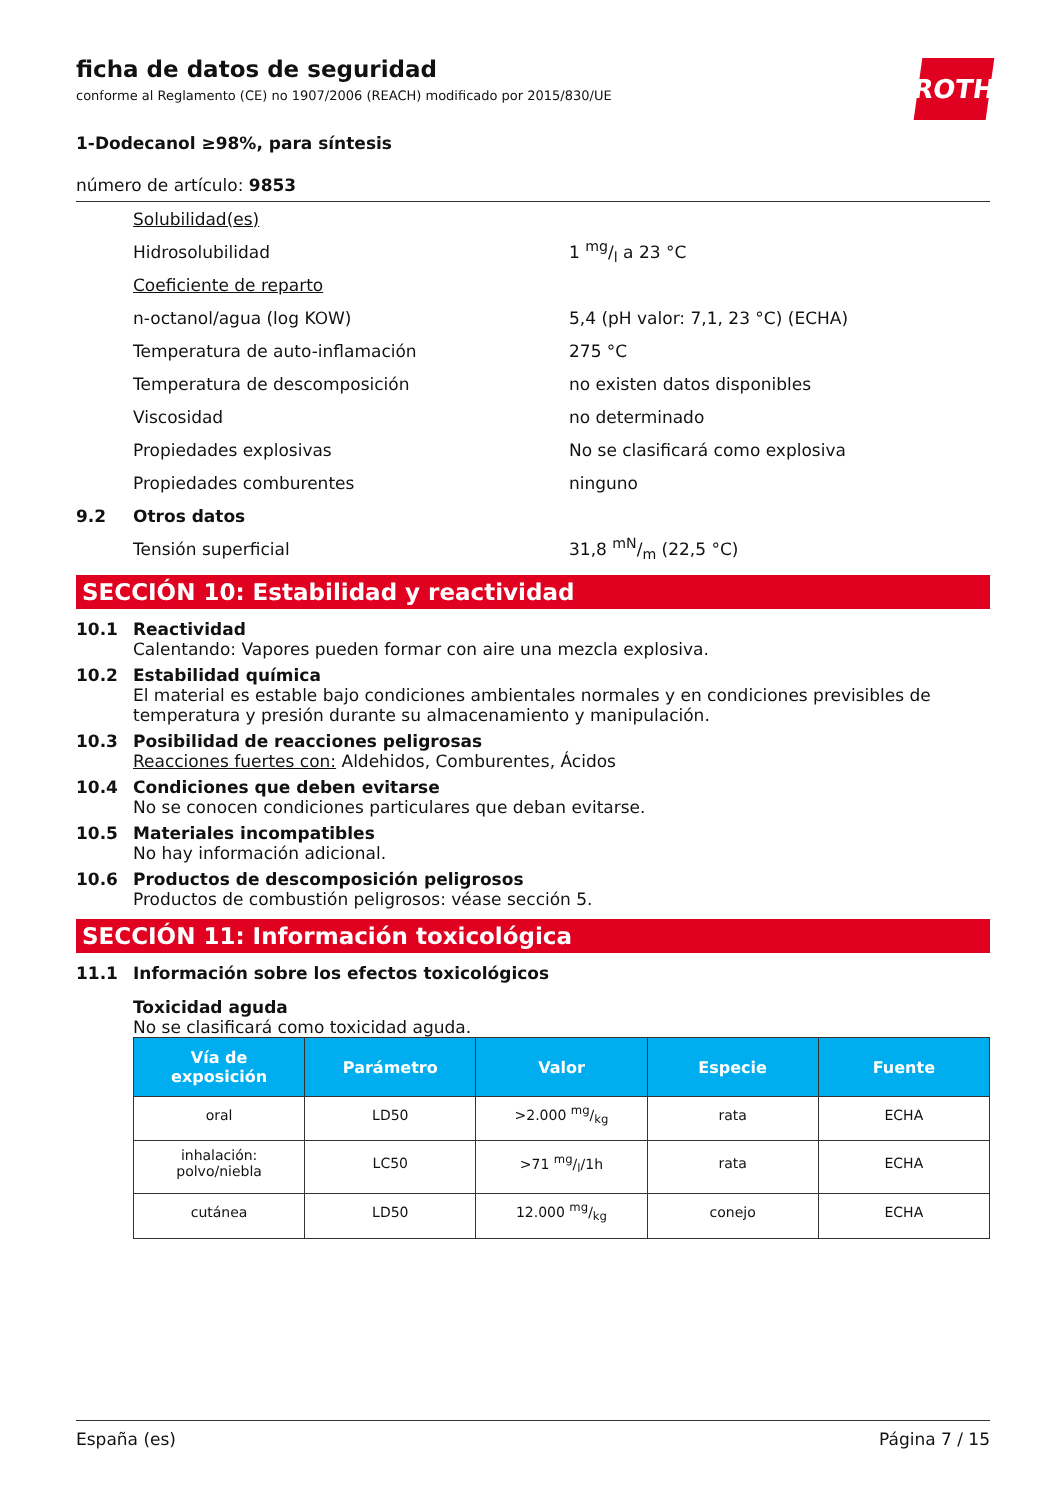ROTH
ficha de datos de seguridad
conforme al Reglamento (CE) no 1907/2006 (REACH) modificado por 2015/830/UE
1-Dodecanol ≥98%, para síntesis
número de artículo: 9853
Solubilidad(es)
Hidrosolubilidad 1 mg/l a 23 °C
Coeficiente de reparto
n-octanol/agua (log KOW) 5,4 (pH valor: 7,1, 23 °C) (ECHA)
Temperatura de auto-inflamación 275 °C
Temperatura de descomposición no existen datos disponibles
Viscosidad no determinado
Propiedades explosivas No se clasificará como explosiva
Propiedades comburentes ninguno
9.2 Otros datos
Tensión superficial 31,8 mN/m (22,5 °C)
SECCIÓN 10: Estabilidad y reactividad
10.1 Reactividad
Calentando: Vapores pueden formar con aire una mezcla explosiva.
10.2 Estabilidad química
El material es estable bajo condiciones ambientales normales y en condiciones previsibles de temperatura y presión durante su almacenamiento y manipulación.
10.3 Posibilidad de reacciones peligrosas
Reacciones fuertes con: Aldehidos, Comburentes, Ácidos
10.4 Condiciones que deben evitarse
No se conocen condiciones particulares que deban evitarse.
10.5 Materiales incompatibles
No hay información adicional.
10.6 Productos de descomposición peligrosos
Productos de combustión peligrosos: véase sección 5.
SECCIÓN 11: Información toxicológica
11.1 Información sobre los efectos toxicológicos
Toxicidad aguda
No se clasificará como toxicidad aguda.
| Vía de exposición | Parámetro | Valor | Especie | Fuente |
| --- | --- | --- | --- | --- |
| oral | LD50 | >2.000 mg/kg | rata | ECHA |
| inhalación: polvo/niebla | LC50 | >71 mg/l/1h | rata | ECHA |
| cutánea | LD50 | 12.000 mg/kg | conejo | ECHA |
España (es) Página 7 / 15